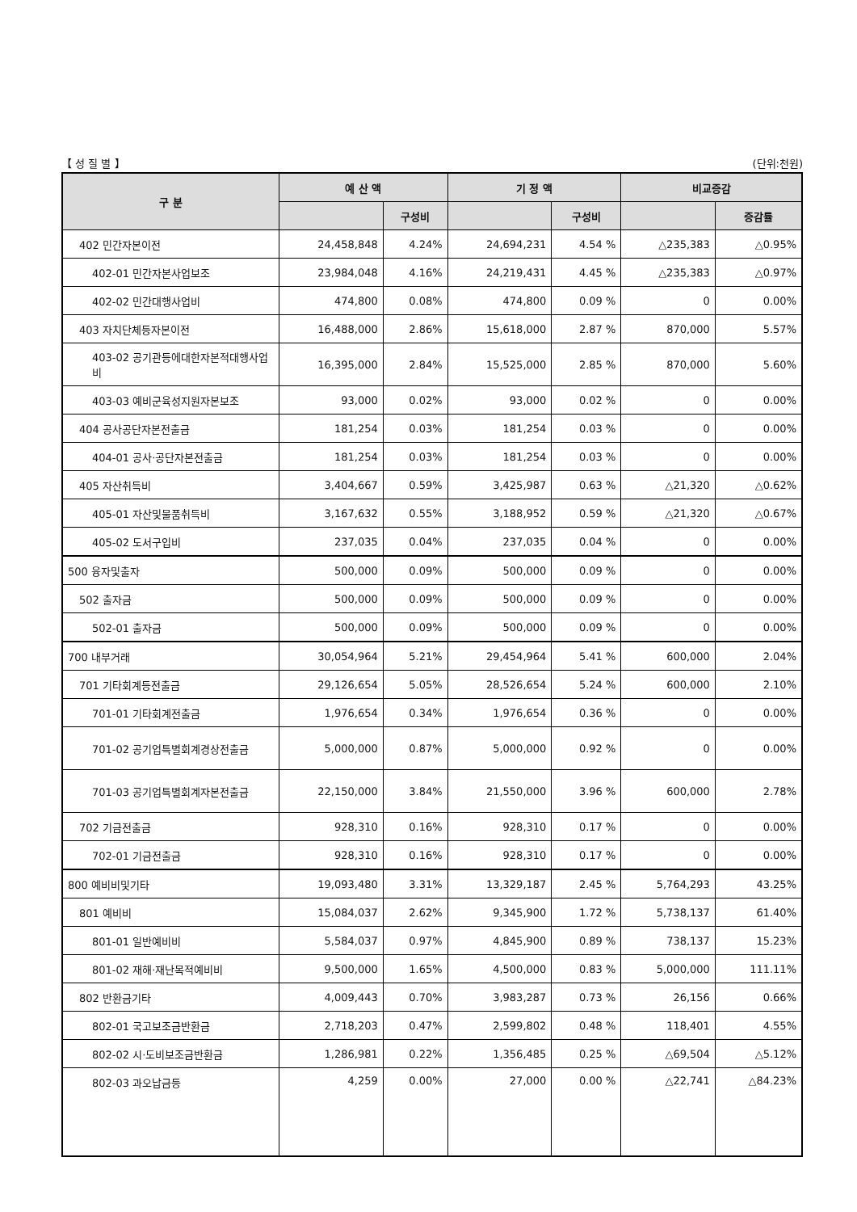【 성 질 별 】 (단위:천원)
| 구 분 | 예 산 액 | | 기 정 액 | | 비교증감 | |
| --- | --- | --- | --- | --- | --- | --- |
| | | 구성비 | | 구성비 | | 증감률 |
| 402 민간자본이전 | 24,458,848 | 4.24% | 24,694,231 | 4.54 % | △235,383 | △0.95% |
| 402-01 민간자본사업보조 | 23,984,048 | 4.16% | 24,219,431 | 4.45 % | △235,383 | △0.97% |
| 402-02 민간대행사업비 | 474,800 | 0.08% | 474,800 | 0.09 % | 0 | 0.00% |
| 403 자치단체등자본이전 | 16,488,000 | 2.86% | 15,618,000 | 2.87 % | 870,000 | 5.57% |
| 403-02 공기관등에대한자본적대행사업비 | 16,395,000 | 2.84% | 15,525,000 | 2.85 % | 870,000 | 5.60% |
| 403-03 예비군육성지원자본보조 | 93,000 | 0.02% | 93,000 | 0.02 % | 0 | 0.00% |
| 404 공사공단자본전출금 | 181,254 | 0.03% | 181,254 | 0.03 % | 0 | 0.00% |
| 404-01 공사·공단자본전출금 | 181,254 | 0.03% | 181,254 | 0.03 % | 0 | 0.00% |
| 405 자산취득비 | 3,404,667 | 0.59% | 3,425,987 | 0.63 % | △21,320 | △0.62% |
| 405-01 자산및물품취득비 | 3,167,632 | 0.55% | 3,188,952 | 0.59 % | △21,320 | △0.67% |
| 405-02 도서구입비 | 237,035 | 0.04% | 237,035 | 0.04 % | 0 | 0.00% |
| 500 융자및출자 | 500,000 | 0.09% | 500,000 | 0.09 % | 0 | 0.00% |
| 502 출자금 | 500,000 | 0.09% | 500,000 | 0.09 % | 0 | 0.00% |
| 502-01 출자금 | 500,000 | 0.09% | 500,000 | 0.09 % | 0 | 0.00% |
| 700 내부거래 | 30,054,964 | 5.21% | 29,454,964 | 5.41 % | 600,000 | 2.04% |
| 701 기타회계등전출금 | 29,126,654 | 5.05% | 28,526,654 | 5.24 % | 600,000 | 2.10% |
| 701-01 기타회계전출금 | 1,976,654 | 0.34% | 1,976,654 | 0.36 % | 0 | 0.00% |
| 701-02 공기업특별회계경상전출금 | 5,000,000 | 0.87% | 5,000,000 | 0.92 % | 0 | 0.00% |
| 701-03 공기업특별회계자본전출금 | 22,150,000 | 3.84% | 21,550,000 | 3.96 % | 600,000 | 2.78% |
| 702 기금전출금 | 928,310 | 0.16% | 928,310 | 0.17 % | 0 | 0.00% |
| 702-01 기금전출금 | 928,310 | 0.16% | 928,310 | 0.17 % | 0 | 0.00% |
| 800 예비비및기타 | 19,093,480 | 3.31% | 13,329,187 | 2.45 % | 5,764,293 | 43.25% |
| 801 예비비 | 15,084,037 | 2.62% | 9,345,900 | 1.72 % | 5,738,137 | 61.40% |
| 801-01 일반예비비 | 5,584,037 | 0.97% | 4,845,900 | 0.89 % | 738,137 | 15.23% |
| 801-02 재해·재난목적예비비 | 9,500,000 | 1.65% | 4,500,000 | 0.83 % | 5,000,000 | 111.11% |
| 802 반환금기타 | 4,009,443 | 0.70% | 3,983,287 | 0.73 % | 26,156 | 0.66% |
| 802-01 국고보조금반환금 | 2,718,203 | 0.47% | 2,599,802 | 0.48 % | 118,401 | 4.55% |
| 802-02 시·도비보조금반환금 | 1,286,981 | 0.22% | 1,356,485 | 0.25 % | △69,504 | △5.12% |
| 802-03 과오납금등 | 4,259 | 0.00% | 27,000 | 0.00 % | △22,741 | △84.23% |